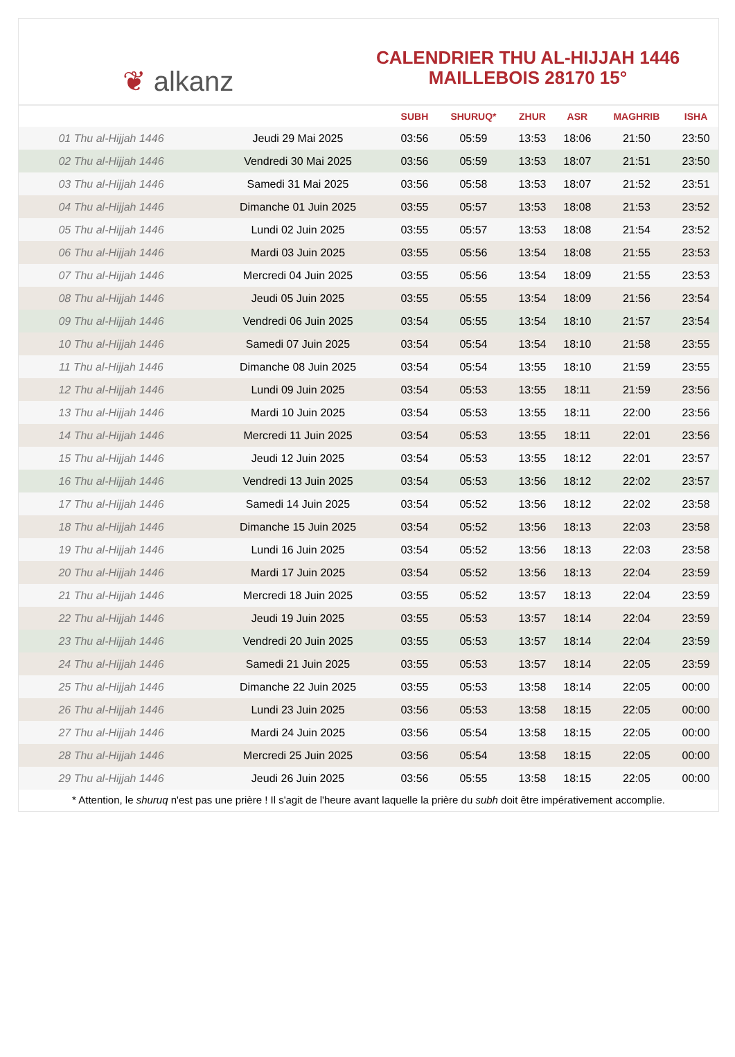❦ alkanz
CALENDRIER THU AL-HIJJAH 1446
MAILLEBOIS 28170 15°
| | | SUBH | SHURUQ* | ZHUR | ASR | MAGHRIB | ISHA |
| --- | --- | --- | --- | --- | --- | --- | --- |
| 01 Thu al-Hijjah 1446 | Jeudi 29 Mai 2025 | 03:56 | 05:59 | 13:53 | 18:06 | 21:50 | 23:50 |
| 02 Thu al-Hijjah 1446 | Vendredi 30 Mai 2025 | 03:56 | 05:59 | 13:53 | 18:07 | 21:51 | 23:50 |
| 03 Thu al-Hijjah 1446 | Samedi 31 Mai 2025 | 03:56 | 05:58 | 13:53 | 18:07 | 21:52 | 23:51 |
| 04 Thu al-Hijjah 1446 | Dimanche 01 Juin 2025 | 03:55 | 05:57 | 13:53 | 18:08 | 21:53 | 23:52 |
| 05 Thu al-Hijjah 1446 | Lundi 02 Juin 2025 | 03:55 | 05:57 | 13:53 | 18:08 | 21:54 | 23:52 |
| 06 Thu al-Hijjah 1446 | Mardi 03 Juin 2025 | 03:55 | 05:56 | 13:54 | 18:08 | 21:55 | 23:53 |
| 07 Thu al-Hijjah 1446 | Mercredi 04 Juin 2025 | 03:55 | 05:56 | 13:54 | 18:09 | 21:55 | 23:53 |
| 08 Thu al-Hijjah 1446 | Jeudi 05 Juin 2025 | 03:55 | 05:55 | 13:54 | 18:09 | 21:56 | 23:54 |
| 09 Thu al-Hijjah 1446 | Vendredi 06 Juin 2025 | 03:54 | 05:55 | 13:54 | 18:10 | 21:57 | 23:54 |
| 10 Thu al-Hijjah 1446 | Samedi 07 Juin 2025 | 03:54 | 05:54 | 13:54 | 18:10 | 21:58 | 23:55 |
| 11 Thu al-Hijjah 1446 | Dimanche 08 Juin 2025 | 03:54 | 05:54 | 13:55 | 18:10 | 21:59 | 23:55 |
| 12 Thu al-Hijjah 1446 | Lundi 09 Juin 2025 | 03:54 | 05:53 | 13:55 | 18:11 | 21:59 | 23:56 |
| 13 Thu al-Hijjah 1446 | Mardi 10 Juin 2025 | 03:54 | 05:53 | 13:55 | 18:11 | 22:00 | 23:56 |
| 14 Thu al-Hijjah 1446 | Mercredi 11 Juin 2025 | 03:54 | 05:53 | 13:55 | 18:11 | 22:01 | 23:56 |
| 15 Thu al-Hijjah 1446 | Jeudi 12 Juin 2025 | 03:54 | 05:53 | 13:55 | 18:12 | 22:01 | 23:57 |
| 16 Thu al-Hijjah 1446 | Vendredi 13 Juin 2025 | 03:54 | 05:53 | 13:56 | 18:12 | 22:02 | 23:57 |
| 17 Thu al-Hijjah 1446 | Samedi 14 Juin 2025 | 03:54 | 05:52 | 13:56 | 18:12 | 22:02 | 23:58 |
| 18 Thu al-Hijjah 1446 | Dimanche 15 Juin 2025 | 03:54 | 05:52 | 13:56 | 18:13 | 22:03 | 23:58 |
| 19 Thu al-Hijjah 1446 | Lundi 16 Juin 2025 | 03:54 | 05:52 | 13:56 | 18:13 | 22:03 | 23:58 |
| 20 Thu al-Hijjah 1446 | Mardi 17 Juin 2025 | 03:54 | 05:52 | 13:56 | 18:13 | 22:04 | 23:59 |
| 21 Thu al-Hijjah 1446 | Mercredi 18 Juin 2025 | 03:55 | 05:52 | 13:57 | 18:13 | 22:04 | 23:59 |
| 22 Thu al-Hijjah 1446 | Jeudi 19 Juin 2025 | 03:55 | 05:53 | 13:57 | 18:14 | 22:04 | 23:59 |
| 23 Thu al-Hijjah 1446 | Vendredi 20 Juin 2025 | 03:55 | 05:53 | 13:57 | 18:14 | 22:04 | 23:59 |
| 24 Thu al-Hijjah 1446 | Samedi 21 Juin 2025 | 03:55 | 05:53 | 13:57 | 18:14 | 22:05 | 23:59 |
| 25 Thu al-Hijjah 1446 | Dimanche 22 Juin 2025 | 03:55 | 05:53 | 13:58 | 18:14 | 22:05 | 00:00 |
| 26 Thu al-Hijjah 1446 | Lundi 23 Juin 2025 | 03:56 | 05:53 | 13:58 | 18:15 | 22:05 | 00:00 |
| 27 Thu al-Hijjah 1446 | Mardi 24 Juin 2025 | 03:56 | 05:54 | 13:58 | 18:15 | 22:05 | 00:00 |
| 28 Thu al-Hijjah 1446 | Mercredi 25 Juin 2025 | 03:56 | 05:54 | 13:58 | 18:15 | 22:05 | 00:00 |
| 29 Thu al-Hijjah 1446 | Jeudi 26 Juin 2025 | 03:56 | 05:55 | 13:58 | 18:15 | 22:05 | 00:00 |
* Attention, le shuruq n'est pas une prière ! Il s'agit de l'heure avant laquelle la prière du subh doit être impérativement accomplie.